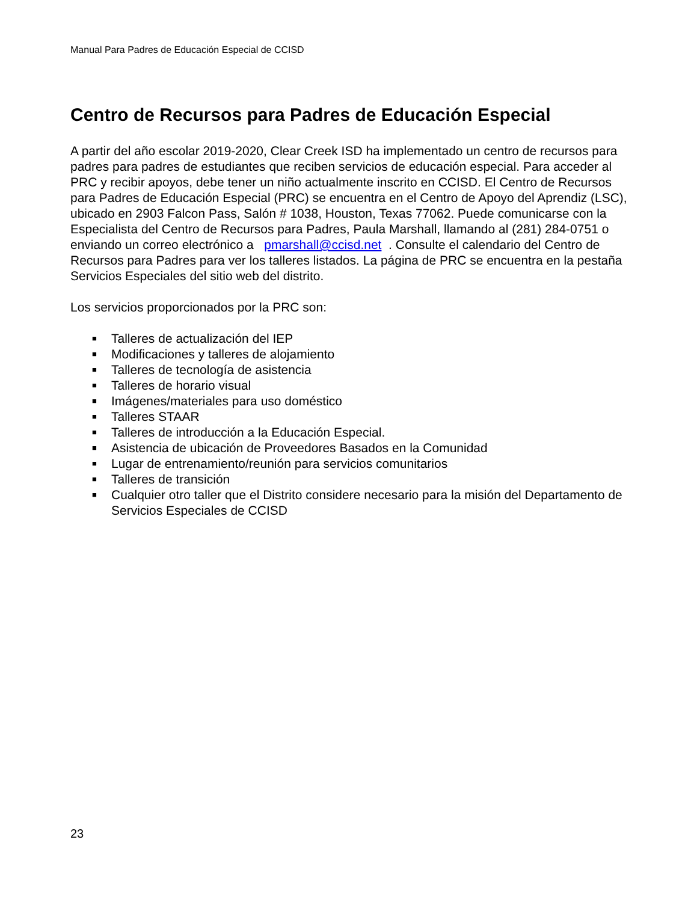Manual Para Padres de Educación Especial de CCISD
Centro de Recursos para Padres de Educación Especial
A partir del año escolar 2019-2020, Clear Creek ISD ha implementado un centro de recursos para padres para padres de estudiantes que reciben servicios de educación especial. Para acceder al PRC y recibir apoyos, debe tener un niño actualmente inscrito en CCISD. El Centro de Recursos para Padres de Educación Especial (PRC) se encuentra en el Centro de Apoyo del Aprendiz (LSC), ubicado en 2903 Falcon Pass, Salón # 1038, Houston, Texas 77062. Puede comunicarse con la Especialista del Centro de Recursos para Padres, Paula Marshall, llamando al (281) 284-0751 o enviando un correo electrónico a pmarshall@ccisd.net . Consulte el calendario del Centro de Recursos para Padres para ver los talleres listados. La página de PRC se encuentra en la pestaña Servicios Especiales del sitio web del distrito.
Los servicios proporcionados por la PRC son:
■ Talleres de actualización del IEP
■ Modificaciones y talleres de alojamiento
■ Talleres de tecnología de asistencia
■ Talleres de horario visual
■ Imágenes/materiales para uso doméstico
■ Talleres STAAR
■ Talleres de introducción a la Educación Especial.
■ Asistencia de ubicación de Proveedores Basados en la Comunidad
■ Lugar de entrenamiento/reunión para servicios comunitarios
■ Talleres de transición
■ Cualquier otro taller que el Distrito considere necesario para la misión del Departamento de Servicios Especiales de CCISD
23